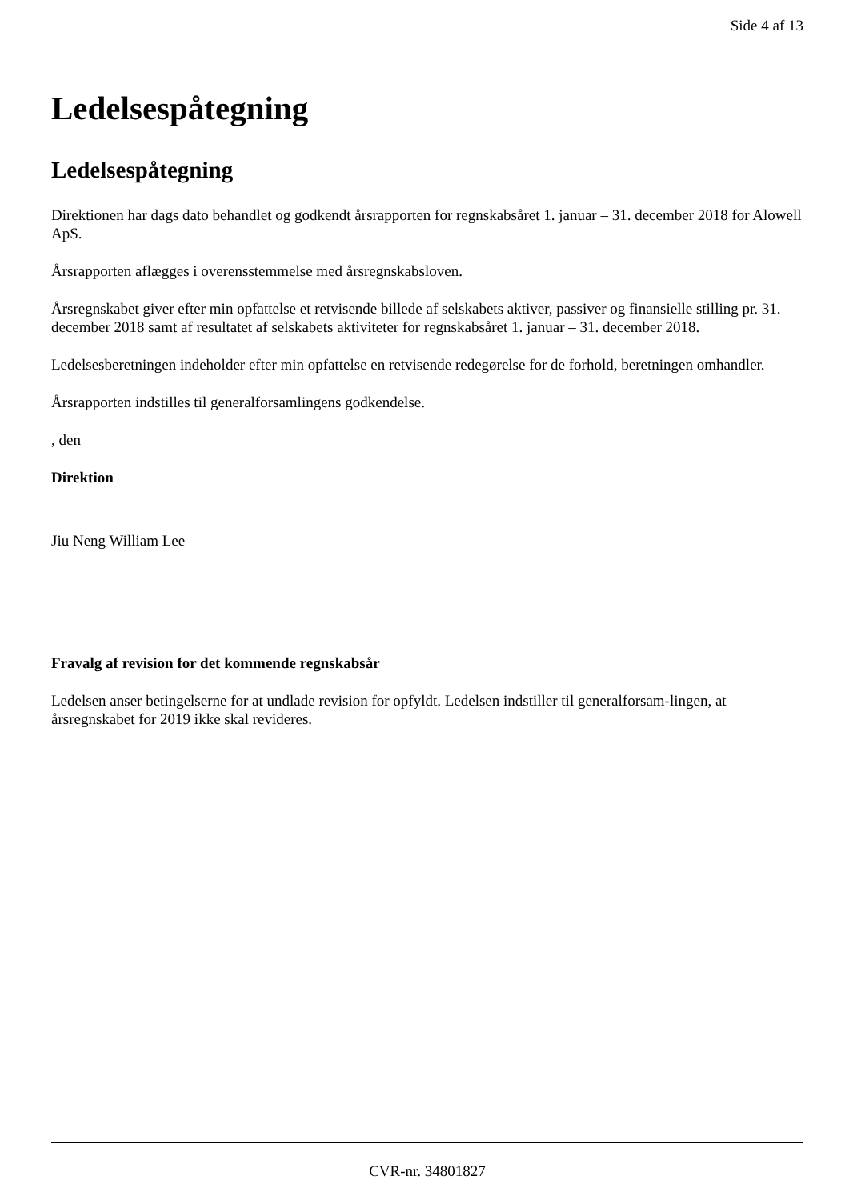Side 4 af 13
Ledelsespåtegning
Ledelsespåtegning
Direktionen har dags dato behandlet og godkendt årsrapporten for regnskabsåret 1. januar – 31. december 2018 for Alowell ApS.
Årsrapporten aflægges i overensstemmelse med årsregnskabsloven.
Årsregnskabet giver efter min opfattelse et retvisende billede af selskabets aktiver, passiver og finansielle stilling pr. 31. december 2018 samt af resultatet af selskabets aktiviteter for regnskabsåret 1. januar – 31. december 2018.
Ledelsesberetningen indeholder efter min opfattelse en retvisende redegørelse for de forhold, beretningen omhandler.
Årsrapporten indstilles til generalforsamlingens godkendelse.
, den
Direktion
Jiu Neng William Lee
Fravalg af revision for det kommende regnskabsår
Ledelsen anser betingelserne for at undlade revision for opfyldt. Ledelsen indstiller til generalforsam-lingen, at årsregnskabet for 2019 ikke skal revideres.
CVR-nr. 34801827